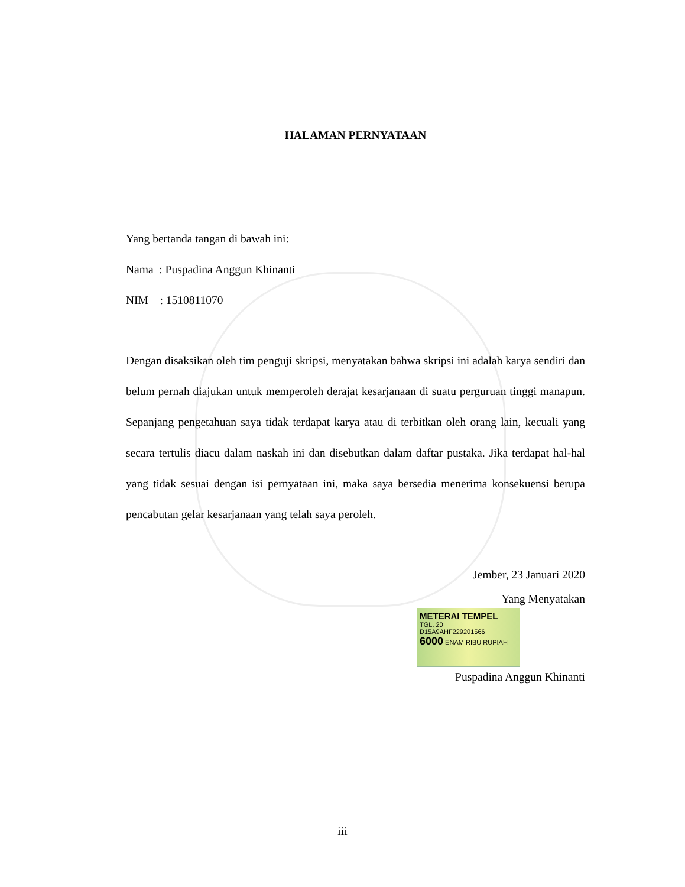HALAMAN PERNYATAAN
Yang bertanda tangan di bawah ini:
Nama : Puspadina Anggun Khinanti
NIM : 1510811070
Dengan disaksikan oleh tim penguji skripsi, menyatakan bahwa skripsi ini adalah karya sendiri dan belum pernah diajukan untuk memperoleh derajat kesarjanaan di suatu perguruan tinggi manapun. Sepanjang pengetahuan saya tidak terdapat karya atau di terbitkan oleh orang lain, kecuali yang secara tertulis diacu dalam naskah ini dan disebutkan dalam daftar pustaka. Jika terdapat hal-hal yang tidak sesuai dengan isi pernyataan ini, maka saya bersedia menerima konsekuensi berupa pencabutan gelar kesarjanaan yang telah saya peroleh.
Jember, 23 Januari 2020
Yang Menyatakan
METERAI TEMPEL
TGL. 20
D15A9AHF229201566
6000 ENAM RIBU RUPIAH
Puspadina Anggun Khinanti
iii